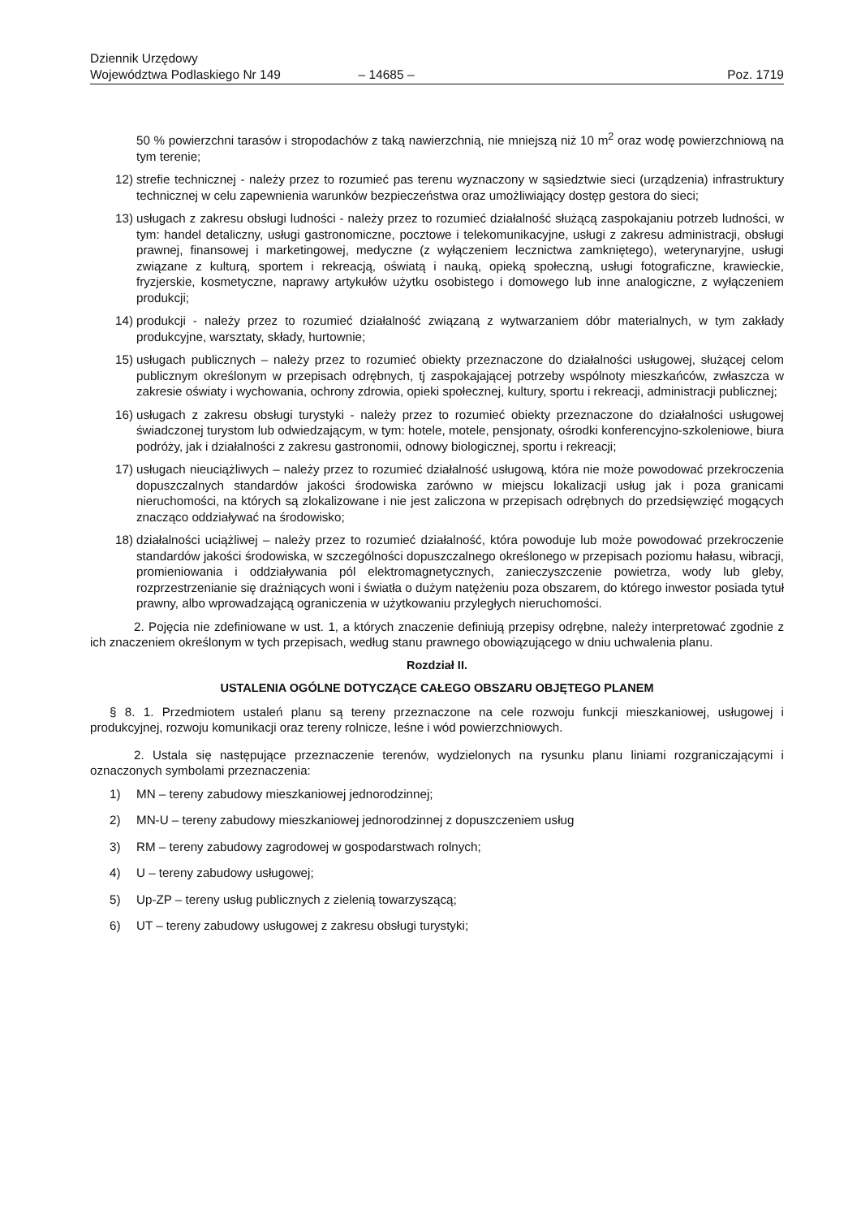Dziennik Urzędowy
Województwa Podlaskiego Nr 149
– 14685 –
Poz. 1719
50 % powierzchni tarasów i stropodachów z taką nawierzchnią, nie mniejszą niż 10 m<sup>2</sup> oraz wodę powierzchniową na tym terenie;
12) strefie technicznej - należy przez to rozumieć pas terenu wyznaczony w sąsiedztwie sieci (urządzenia) infrastruktury technicznej w celu zapewnienia warunków bezpieczeństwa oraz umożliwiający dostęp gestora do sieci;
13) usługach z zakresu obsługi ludności - należy przez to rozumieć działalność służącą zaspokajaniu potrzeb ludności, w tym: handel detaliczny, usługi gastronomiczne, pocztowe i telekomunikacyjne, usługi z zakresu administracji, obsługi prawnej, finansowej i marketingowej, medyczne (z wyłączeniem lecznictwa zamkniętego), weterynaryjne, usługi związane z kulturą, sportem i rekreacją, oświatą i nauką, opieką społeczną, usługi fotograficzne, krawieckie, fryzjerskie, kosmetyczne, naprawy artykułów użytku osobistego i domowego lub inne analogiczne, z wyłączeniem produkcji;
14) produkcji - należy przez to rozumieć działalność związaną z wytwarzaniem dóbr materialnych, w tym zakłady produkcyjne, warsztaty, składy, hurtownie;
15) usługach publicznych – należy przez to rozumieć obiekty przeznaczone do działalności usługowej, służącej celom publicznym określonym w przepisach odrębnych, tj zaspokajającej potrzeby wspólnoty mieszkańców, zwłaszcza w zakresie oświaty i wychowania, ochrony zdrowia, opieki społecznej, kultury, sportu i rekreacji, administracji publicznej;
16) usługach z zakresu obsługi turystyki - należy przez to rozumieć obiekty przeznaczone do działalności usługowej świadczonej turystom lub odwiedzającym, w tym: hotele, motele, pensjonaty, ośrodki konferencyjno-szkoleniowe, biura podróży, jak i działalności z zakresu gastronomii, odnowy biologicznej, sportu i rekreacji;
17) usługach nieuciążliwych – należy przez to rozumieć działalność usługową, która nie może powodować przekroczenia dopuszczalnych standardów jakości środowiska zarówno w miejscu lokalizacji usług jak i poza granicami nieruchomości, na których są zlokalizowane i nie jest zaliczona w przepisach odrębnych do przedsięwzięć mogących znacząco oddziaływać na środowisko;
18) działalności uciążliwej – należy przez to rozumieć działalność, która powoduje lub może powodować przekroczenie standardów jakości środowiska, w szczególności dopuszczalnego określonego w przepisach poziomu hałasu, wibracji, promieniowania i oddziaływania pól elektromagnetycznych, zanieczyszczenie powietrza, wody lub gleby, rozprzestrzenianie się drażniących woni i światła o dużym natężeniu poza obszarem, do którego inwestor posiada tytuł prawny, albo wprowadzającą ograniczenia w użytkowaniu przyległych nieruchomości.
2. Pojęcia nie zdefiniowane w ust. 1, a których znaczenie definiują przepisy odrębne, należy interpretować zgodnie z ich znaczeniem określonym w tych przepisach, według stanu prawnego obowiązującego w dniu uchwalenia planu.
Rozdział II.
USTALENIA OGÓLNE DOTYCZĄCE CAŁEGO OBSZARU OBJĘTEGO PLANEM
§ 8. 1. Przedmiotem ustaleń planu są tereny przeznaczone na cele rozwoju funkcji mieszkaniowej, usługowej i produkcyjnej, rozwoju komunikacji oraz tereny rolnicze, leśne i wód powierzchniowych.
2. Ustala się następujące przeznaczenie terenów, wydzielonych na rysunku planu liniami rozgraniczającymi i oznaczonych symbolami przeznaczenia:
1) MN – tereny zabudowy mieszkaniowej jednorodzinnej;
2) MN-U – tereny zabudowy mieszkaniowej jednorodzinnej z dopuszczeniem usług
3) RM – tereny zabudowy zagrodowej w gospodarstwach rolnych;
4) U – tereny zabudowy usługowej;
5) Up-ZP – tereny usług publicznych z zielenią towarzyszącą;
6) UT – tereny zabudowy usługowej z zakresu obsługi turystyki;